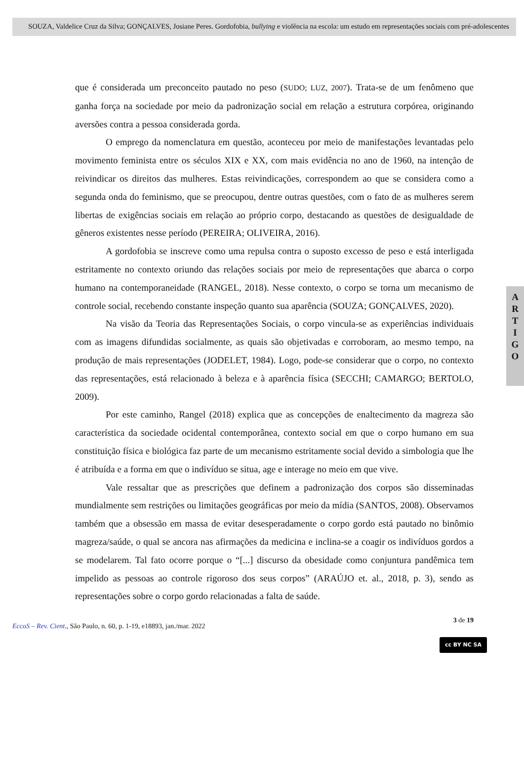SOUZA, Valdelice Cruz da Silva; GONÇALVES, Josiane Peres. Gordofobia, bullying e violência na escola: um estudo em representações sociais com pré-adolescentes
que é considerada um preconceito pautado no peso (SUDO; LUZ, 2007). Trata-se de um fenômeno que ganha força na sociedade por meio da padronização social em relação a estrutura corpórea, originando aversões contra a pessoa considerada gorda.
O emprego da nomenclatura em questão, aconteceu por meio de manifestações levantadas pelo movimento feminista entre os séculos XIX e XX, com mais evidência no ano de 1960, na intenção de reivindicar os direitos das mulheres. Estas reivindicações, correspondem ao que se considera como a segunda onda do feminismo, que se preocupou, dentre outras questões, com o fato de as mulheres serem libertas de exigências sociais em relação ao próprio corpo, destacando as questões de desigualdade de gêneros existentes nesse período (PEREIRA; OLIVEIRA, 2016).
A gordofobia se inscreve como uma repulsa contra o suposto excesso de peso e está interligada estritamente no contexto oriundo das relações sociais por meio de representações que abarca o corpo humano na contemporaneidade (RANGEL, 2018). Nesse contexto, o corpo se torna um mecanismo de controle social, recebendo constante inspeção quanto sua aparência (SOUZA; GONÇALVES, 2020).
Na visão da Teoria das Representações Sociais, o corpo vincula-se as experiências individuais com as imagens difundidas socialmente, as quais são objetivadas e corroboram, ao mesmo tempo, na produção de mais representações (JODELET, 1984). Logo, pode-se considerar que o corpo, no contexto das representações, está relacionado à beleza e à aparência física (SECCHI; CAMARGO; BERTOLO, 2009).
Por este caminho, Rangel (2018) explica que as concepções de enaltecimento da magreza são característica da sociedade ocidental contemporânea, contexto social em que o corpo humano em sua constituição física e biológica faz parte de um mecanismo estritamente social devido a simbologia que lhe é atribuída e a forma em que o indivíduo se situa, age e interage no meio em que vive.
Vale ressaltar que as prescrições que definem a padronização dos corpos são disseminadas mundialmente sem restrições ou limitações geográficas por meio da mídia (SANTOS, 2008). Observamos também que a obsessão em massa de evitar desesperadamente o corpo gordo está pautado no binômio magreza/saúde, o qual se ancora nas afirmações da medicina e inclina-se a coagir os indivíduos gordos a se modelarem. Tal fato ocorre porque o “[...] discurso da obesidade como conjuntura pandêmica tem impelido as pessoas ao controle rigoroso dos seus corpos” (ARAÚJO et. al., 2018, p. 3), sendo as representações sobre o corpo gordo relacionadas a falta de saúde.
A
R
T
I
G
O
3 de 19
EccoS – Rev. Cient., São Paulo, n. 60, p. 1-19, e18893, jan./mar. 2022
cc BY NC SA